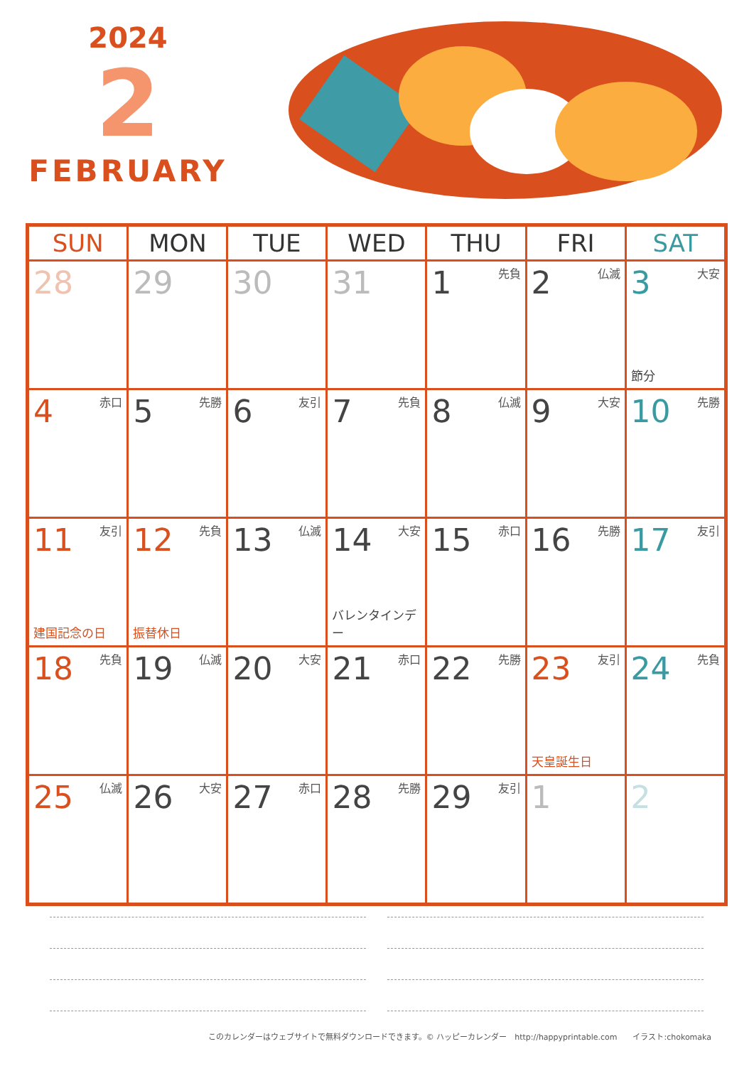2024
2
FEBRUARY
| SUN | MON | TUE | WED | THU | FRI | SAT |
| --- | --- | --- | --- | --- | --- | --- |
| 28 | 29 | 30 | 31 | 1 先負 | 2 仏滅 | 3 大安 節分 |
| 4 赤口 | 5 先勝 | 6 友引 | 7 先負 | 8 仏滅 | 9 大安 | 10 先勝 |
| 11 友引 建国記念の日 | 12 先負 振替休日 | 13 仏滅 | 14 大安 バレンタインデー | 15 赤口 | 16 先勝 | 17 友引 |
| 18 先負 | 19 仏滅 | 20 大安 | 21 赤口 | 22 先勝 | 23 友引 天皇誕生日 | 24 先負 |
| 25 仏滅 | 26 大安 | 27 赤口 | 28 先勝 | 29 友引 | 1 | 2 |
このカレンダーはウェブサイトで無料ダウンロードできます。© ハッピーカレンダー　http://happyprintable.com　　イラスト:chokomaka